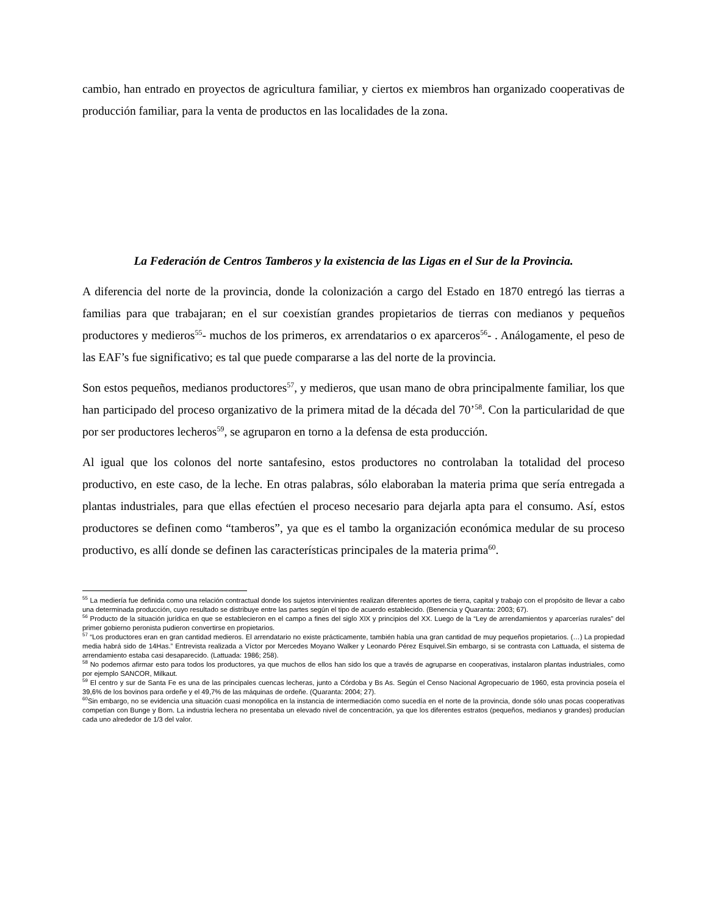cambio, han entrado en proyectos de agricultura familiar, y ciertos ex miembros han organizado cooperativas de producción familiar, para la venta de productos en las localidades de la zona.
La Federación de Centros Tamberos y la existencia de las Ligas en el Sur de la Provincia.
A diferencia del norte de la provincia, donde la colonización a cargo del Estado en 1870 entregó las tierras a familias para que trabajaran; en el sur coexistían grandes propietarios de tierras con medianos y pequeños productores y medieros<sup>55</sup>- muchos de los primeros, ex arrendatarios o ex aparceros<sup>56</sup>- . Análogamente, el peso de las EAF’s fue significativo; es tal que puede compararse a las del norte de la provincia.
Son estos pequeños, medianos productores<sup>57</sup>, y medieros, que usan mano de obra principalmente familiar, los que han participado del proceso organizativo de la primera mitad de la década del 70’<sup>58</sup>. Con la particularidad de que por ser productores lecheros<sup>59</sup>, se agruparon en torno a la defensa de esta producción.
Al igual que los colonos del norte santafesino, estos productores no controlaban la totalidad del proceso productivo, en este caso, de la leche. En otras palabras, sólo elaboraban la materia prima que sería entregada a plantas industriales, para que ellas efectúen el proceso necesario para dejarla apta para el consumo. Así, estos productores se definen como “tamberos”, ya que es el tambo la organización económica medular de su proceso productivo, es allí donde se definen las características principales de la materia prima<sup>60</sup>.
<sup>55</sup> La mediería fue definida como una relación contractual donde los sujetos intervinientes realizan diferentes aportes de tierra, capital y trabajo con el propósito de llevar a cabo una determinada producción, cuyo resultado se distribuye entre las partes según el tipo de acuerdo establecido. (Benencia y Quaranta: 2003; 67).
<sup>56</sup> Producto de la situación jurídica en que se establecieron en el campo a fines del siglo XIX y principios del XX. Luego de la “Ley de arrendamientos y aparcerías rurales” del primer gobierno peronista pudieron convertirse en propietarios.
<sup>57</sup> “Los productores eran en gran cantidad medieros. El arrendatario no existe prácticamente, también había una gran cantidad de muy pequeños propietarios. (…) La propiedad media habrá sido de 14Has.” Entrevista realizada a Víctor por Mercedes Moyano Walker y Leonardo Pérez Esquivel.Sin embargo, si se contrasta con Lattuada, el sistema de arrendamiento estaba casi desaparecido. (Lattuada: 1986; 258).
<sup>58</sup> No podemos afirmar esto para todos los productores, ya que muchos de ellos han sido los que a través de agruparse en cooperativas, instalaron plantas industriales, como por ejemplo SANCOR, Milkaut.
<sup>59</sup> El centro y sur de Santa Fe es una de las principales cuencas lecheras, junto a Córdoba y Bs As. Según el Censo Nacional Agropecuario de 1960, esta provincia poseía el 39,6% de los bovinos para ordeñe y el 49,7% de las máquinas de ordeñe. (Quaranta: 2004; 27).
<sup>60</sup> Sin embargo, no se evidencia una situación cuasi monopólica en la instancia de intermediación como sucedía en el norte de la provincia, donde sólo unas pocas cooperativas competían con Bunge y Born. La industria lechera no presentaba un elevado nivel de concentración, ya que los diferentes estratos (pequeños, medianos y grandes) producían cada uno alrededor de 1/3 del valor.